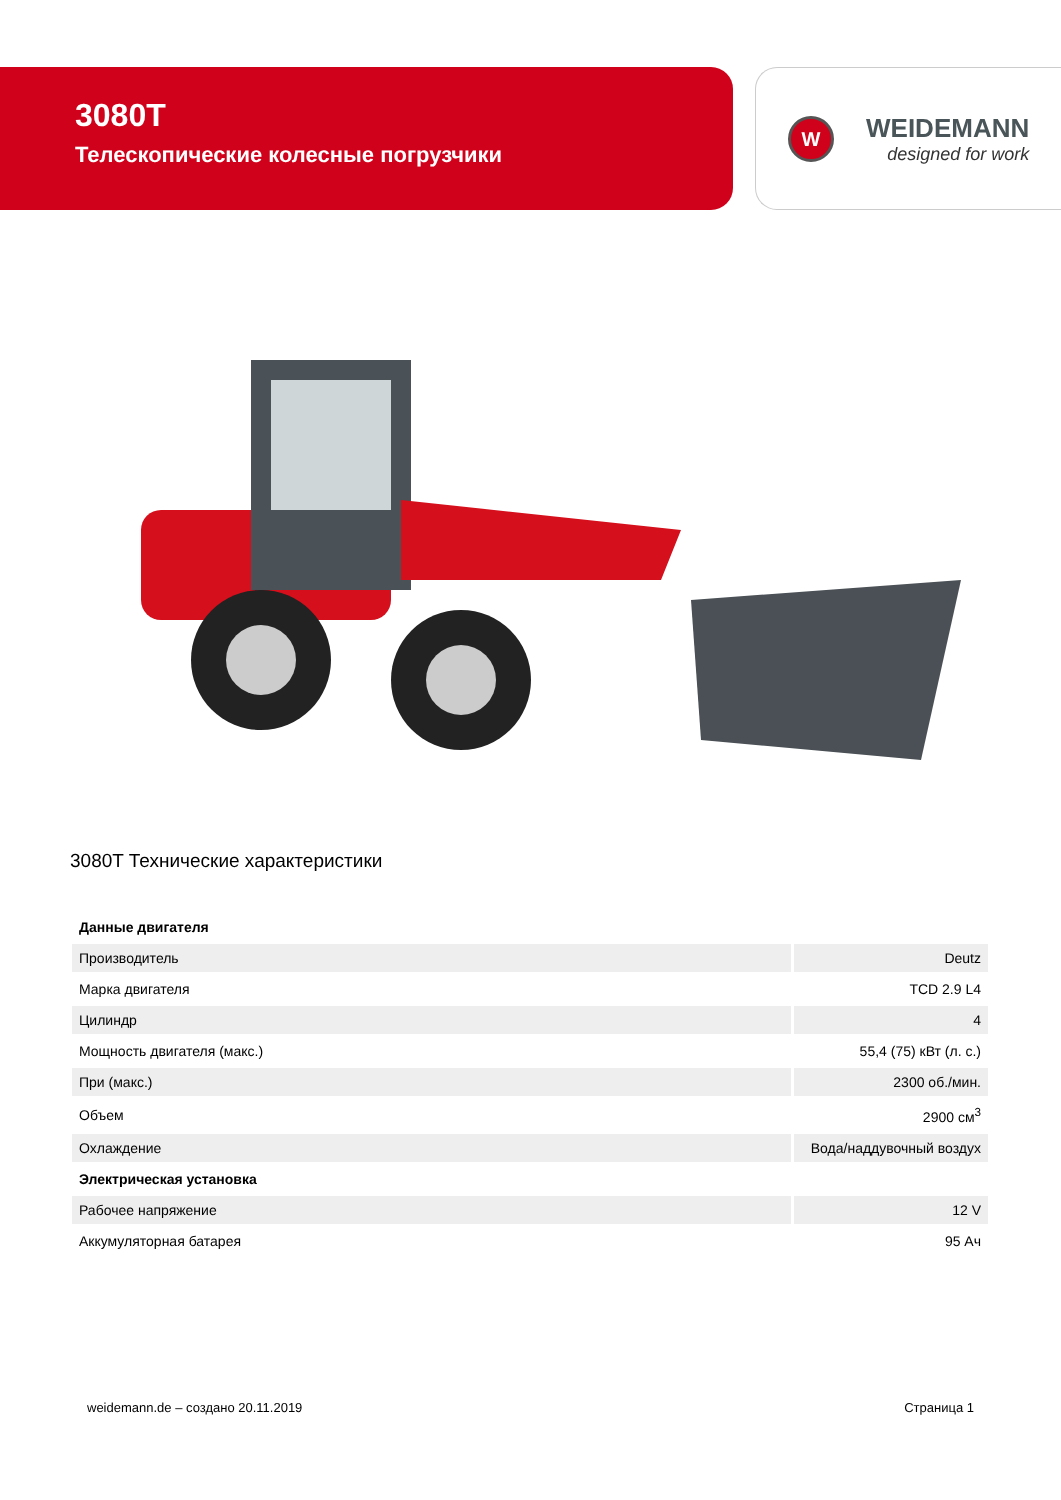3080T
Телескопические колесные погрузчики
W
WEIDEMANN
designed for work
3080T Технические характеристики
| Данные двигателя | |
| Производитель | Deutz |
| Марка двигателя | TCD 2.9 L4 |
| Цилиндр | 4 |
| Мощность двигателя (макс.) | 55,4 (75) кВт (л. с.) |
| При (макс.) | 2300 об./мин. |
| Объем | 2900 см<sup>3</sup> |
| Охлаждение | Вода/наддувочный воздух |
| Электрическая установка | |
| Рабочее напряжение | 12 V |
| Аккумуляторная батарея | 95 Ач |
weidemann.de – создано 20.11.2019 Страница 1